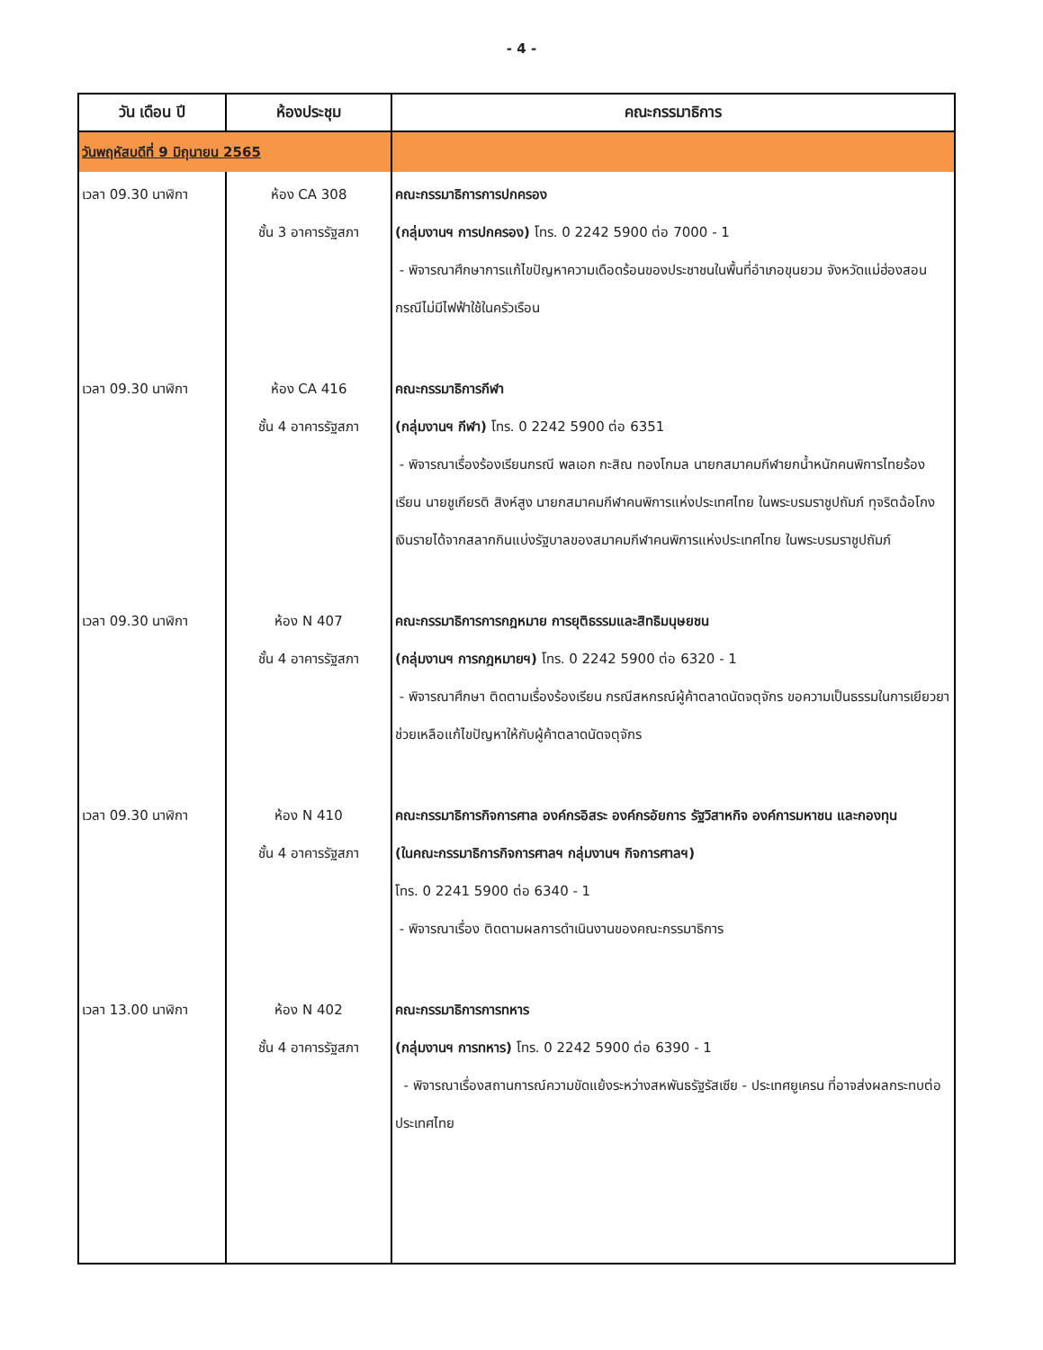- 4 -
| วัน เดือน ปี | ห้องประชุม | คณะกรรมาธิการ |
| --- | --- | --- |
| วันพฤหัสบดีที่ 9 มิถุนายน 2565 | | |
| เวลา 09.30 นาฬิกา | ห้อง CA 308 ชั้น 3 อาคารรัฐสภา | คณะกรรมาธิการการปกครอง (กลุ่มงานฯ การปกครอง) โทร. 0 2242 5900 ต่อ 7000 - 1 - พิจารณาศึกษาการแก้ไขปัญหาความเดือดร้อนของประชาชนในพื้นที่อำเภอขุนยวม จังหวัดแม่ฮ่องสอน กรณีไม่มีไฟฟ้าใช้ในครัวเรือน |
| เวลา 09.30 นาฬิกา | ห้อง CA 416 ชั้น 4 อาคารรัฐสภา | คณะกรรมาธิการกีฬา (กลุ่มงานฯ กีฬา) โทร. 0 2242 5900 ต่อ 6351 - พิจารณาเรื่องร้องเรียนกรณี พลเอก กะสิณ ทองโกมล นายกสมาคมกีฬายกน้ำหนักคนพิการไทยร้องเรียน นายชูเกียรติ สิงห์สูง นายกสมาคมกีฬาคนพิการแห่งประเทศไทย ในพระบรมราชูปถัมภ์ ทุจริตฉ้อโกงเงินรายได้จากสลากกินแบ่งรัฐบาลของสมาคมกีฬาคนพิการแห่งประเทศไทย ในพระบรมราชูปถัมภ์ |
| เวลา 09.30 นาฬิกา | ห้อง N 407 ชั้น 4 อาคารรัฐสภา | คณะกรรมาธิการการกฎหมาย การยุติธรรมและสิทธิมนุษยชน (กลุ่มงานฯ การกฎหมายฯ) โทร. 0 2242 5900 ต่อ 6320 - 1 - พิจารณาศึกษา ติดตามเรื่องร้องเรียน กรณีสหกรณ์ผู้ค้าตลาดนัดจตุจักร ขอความเป็นธรรมในการเยียวยาช่วยเหลือแก้ไขปัญหาให้กับผู้ค้าตลาดนัดจตุจักร |
| เวลา 09.30 นาฬิกา | ห้อง N 410 ชั้น 4 อาคารรัฐสภา | คณะกรรมาธิการกิจการศาล องค์กรอิสระ องค์กรอัยการ รัฐวิสาหกิจ องค์การมหาชน และกองทุน (ในคณะกรรมาธิการกิจการศาลฯ กลุ่มงานฯ กิจการศาลฯ) โทร. 0 2241 5900 ต่อ 6340 - 1 - พิจารณาเรื่อง ติดตามผลการดำเนินงานของคณะกรรมาธิการ |
| เวลา 13.00 นาฬิกา | ห้อง N 402 ชั้น 4 อาคารรัฐสภา | คณะกรรมาธิการการทหาร (กลุ่มงานฯ การทหาร) โทร. 0 2242 5900 ต่อ 6390 - 1 - พิจารณาเรื่องสถานการณ์ความขัดแย้งระหว่างสหพันธรัฐรัสเซีย - ประเทศยูเครน ที่อาจส่งผลกระทบต่อประเทศไทย |